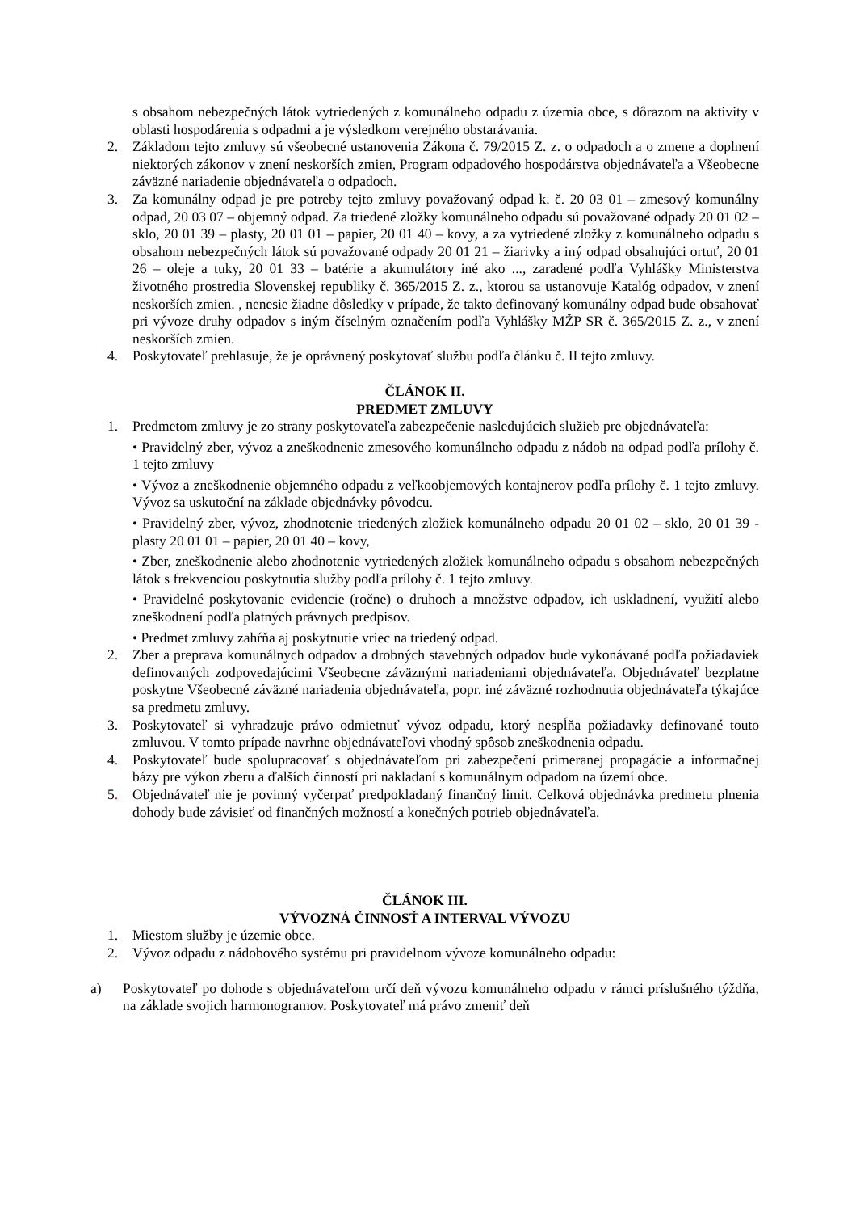s obsahom nebezpečných látok vytriedených z komunálneho odpadu z územia obce, s dôrazom na aktivity v oblasti hospodárenia s odpadmi a je výsledkom verejného obstarávania.
2. Základom tejto zmluvy sú všeobecné ustanovenia Zákona č. 79/2015 Z. z. o odpadoch a o zmene a doplnení niektorých zákonov v znení neskorších zmien, Program odpadového hospodárstva objednávateľa a Všeobecne záväzné nariadenie objednávateľa o odpadoch.
3. Za komunálny odpad je pre potreby tejto zmluvy považovaný odpad k. č. 20 03 01 – zmesový komunálny odpad, 20 03 07 – objemný odpad. Za triedené zložky komunálneho odpadu sú považované odpady 20 01 02 – sklo, 20 01 39 – plasty, 20 01 01 – papier, 20 01 40 – kovy, a za vytriedené zložky z komunálneho odpadu s obsahom nebezpečných látok sú považované odpady 20 01 21 – žiarivky a iný odpad obsahujúci ortuť, 20 01 26 – oleje a tuky, 20 01 33 – batérie a akumulátory iné ako ..., zaradené podľa Vyhlášky Ministerstva životného prostredia Slovenskej republiky č. 365/2015 Z. z., ktorou sa ustanovuje Katalóg odpadov, v znení neskorších zmien. , nenesie žiadne dôsledky v prípade, že takto definovaný komunálny odpad bude obsahovať pri vývoze druhy odpadov s iným číselným označením podľa Vyhlášky MŽP SR č. 365/2015 Z. z., v znení neskorších zmien.
4. Poskytovateľ prehlasuje, že je oprávnený poskytovať službu podľa článku č. II tejto zmluvy.
ČLÁNOK II.
PREDMET ZMLUVY
1. Predmetom zmluvy je zo strany poskytovateľa zabezpečenie nasledujúcich služieb pre objednávateľa:
• Pravidelný zber, vývoz a zneškodnenie zmesového komunálneho odpadu z nádob na odpad podľa prílohy č. 1 tejto zmluvy
• Vývoz a zneškodnenie objemného odpadu z veľkoobjemových kontajnerov podľa prílohy č. 1 tejto zmluvy. Vývoz sa uskutoční na základe objednávky pôvodcu.
• Pravidelný zber, vývoz, zhodnotenie triedených zložiek komunálneho odpadu 20 01 02 – sklo, 20 01 39 - plasty 20 01 01 – papier, 20 01 40 – kovy,
• Zber, zneškodnenie alebo zhodnotenie vytriedených zložiek komunálneho odpadu s obsahom nebezpečných látok s frekvenciou poskytnutia služby podľa prílohy č. 1 tejto zmluvy.
• Pravidelné poskytovanie evidencie (ročne) o druhoch a množstve odpadov, ich uskladnení, využití alebo zneškodnení podľa platných právnych predpisov.
• Predmet zmluvy zahŕňa aj poskytnutie vriec na triedený odpad.
2. Zber a preprava komunálnych odpadov a drobných stavebných odpadov bude vykonávané podľa požiadaviek definovaných zodpovedajúcimi Všeobecne záväznými nariadeniami objednávateľa. Objednávateľ bezplatne poskytne Všeobecné záväzné nariadenia objednávateľa, popr. iné záväzné rozhodnutia objednávateľa týkajúce sa predmetu zmluvy.
3. Poskytovateľ si vyhradzuje právo odmietnuť vývoz odpadu, ktorý nespĺňa požiadavky definované touto zmluvou. V tomto prípade navrhne objednávateľovi vhodný spôsob zneškodnenia odpadu.
4. Poskytovateľ bude spolupracovať s objednávateľom pri zabezpečení primeranej propagácie a informačnej bázy pre výkon zberu a ďalších činností pri nakladaní s komunálnym odpadom na území obce.
5. Objednávateľ nie je povinný vyčerpať predpokladaný finančný limit. Celková objednávka predmetu plnenia dohody bude závisieť od finančných možností a konečných potrieb objednávateľa.
ČLÁNOK III.
VÝVOZNÁ ČINNOSŤ A INTERVAL VÝVOZU
1. Miestom služby je územie obce.
2. Vývoz odpadu z nádobového systému pri pravidelnom vývoze komunálneho odpadu:
a) Poskytovateľ po dohode s objednávateľom určí deň vývozu komunálneho odpadu v rámci príslušného týždňa, na základe svojich harmonogramov. Poskytovateľ má právo zmeniť deň